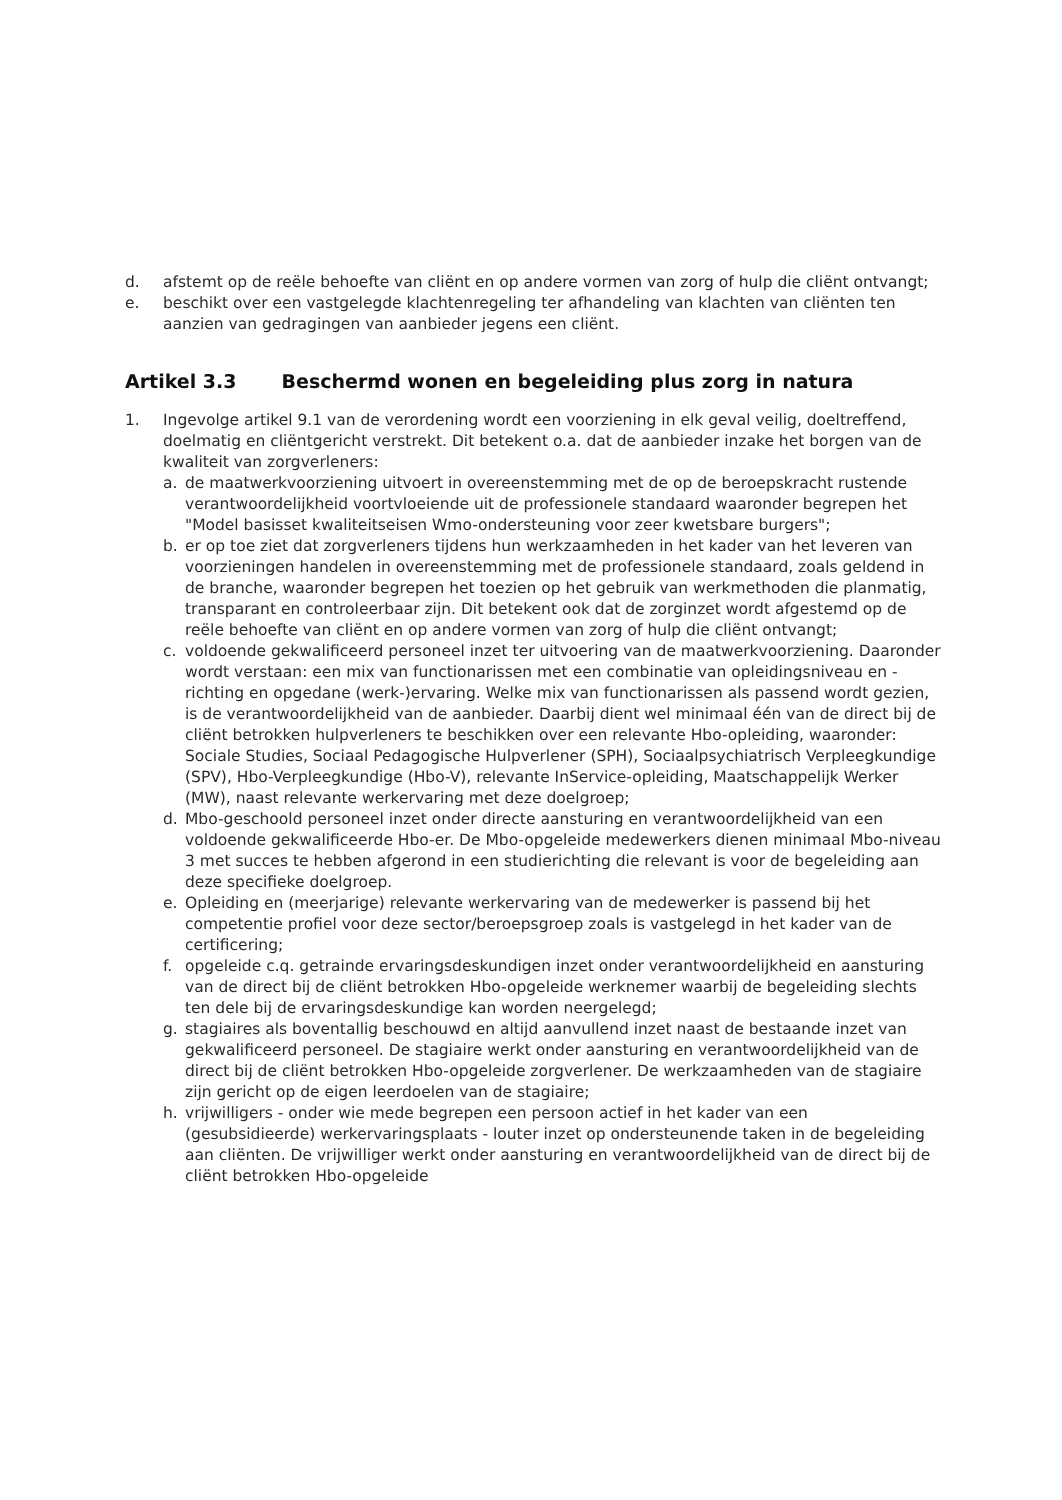d. afstemt op de reële behoefte van cliënt en op andere vormen van zorg of hulp die cliënt ontvangt;
e. beschikt over een vastgelegde klachtenregeling ter afhandeling van klachten van cliënten ten aanzien van gedragingen van aanbieder jegens een cliënt.
Artikel 3.3 Beschermd wonen en begeleiding plus zorg in natura
1. Ingevolge artikel 9.1 van de verordening wordt een voorziening in elk geval veilig, doeltreffend, doelmatig en cliëntgericht verstrekt. Dit betekent o.a. dat de aanbieder inzake het borgen van de kwaliteit van zorgverleners:
a. de maatwerkvoorziening uitvoert in overeenstemming met de op de beroepskracht rustende verantwoordelijkheid voortvloeiende uit de professionele standaard waaronder begrepen het "Model basisset kwaliteitseisen Wmo-ondersteuning voor zeer kwetsbare burgers";
b. er op toe ziet dat zorgverleners tijdens hun werkzaamheden in het kader van het leveren van voorzieningen handelen in overeenstemming met de professionele standaard, zoals geldend in de branche, waaronder begrepen het toezien op het gebruik van werkmethoden die planmatig, transparant en controleerbaar zijn. Dit betekent ook dat de zorginzet wordt afgestemd op de reële behoefte van cliënt en op andere vormen van zorg of hulp die cliënt ontvangt;
c. voldoende gekwalificeerd personeel inzet ter uitvoering van de maatwerkvoorziening. Daaronder wordt verstaan: een mix van functionarissen met een combinatie van opleidingsniveau en -richting en opgedane (werk-)ervaring. Welke mix van functionarissen als passend wordt gezien, is de verantwoordelijkheid van de aanbieder. Daarbij dient wel minimaal één van de direct bij de cliënt betrokken hulpverleners te beschikken over een relevante Hbo-opleiding, waaronder: Sociale Studies, Sociaal Pedagogische Hulpverlener (SPH), Sociaalpsychiatrisch Verpleegkundige (SPV), Hbo-Verpleegkundige (Hbo-V), relevante InService-opleiding, Maatschappelijk Werker (MW), naast relevante werkervaring met deze doelgroep;
d. Mbo-geschoold personeel inzet onder directe aansturing en verantwoordelijkheid van een voldoende gekwalificeerde Hbo-er. De Mbo-opgeleide medewerkers dienen minimaal Mbo-niveau 3 met succes te hebben afgerond in een studierichting die relevant is voor de begeleiding aan deze specifieke doelgroep.
e. Opleiding en (meerjarige) relevante werkervaring van de medewerker is passend bij het competentie profiel voor deze sector/beroepsgroep zoals is vastgelegd in het kader van de certificering;
f. opgeleide c.q. getrainde ervaringsdeskundigen inzet onder verantwoordelijkheid en aansturing van de direct bij de cliënt betrokken Hbo-opgeleide werknemer waarbij de begeleiding slechts ten dele bij de ervaringsdeskundige kan worden neergelegd;
g. stagiaires als boventallig beschouwd en altijd aanvullend inzet naast de bestaande inzet van gekwalificeerd personeel. De stagiaire werkt onder aansturing en verantwoordelijkheid van de direct bij de cliënt betrokken Hbo-opgeleide zorgverlener. De werkzaamheden van de stagiaire zijn gericht op de eigen leerdoelen van de stagiaire;
h. vrijwilligers - onder wie mede begrepen een persoon actief in het kader van een (gesubsidieerde) werkervaringsplaats - louter inzet op ondersteunende taken in de begeleiding aan cliënten. De vrijwilliger werkt onder aansturing en verantwoordelijkheid van de direct bij de cliënt betrokken Hbo-opgeleide